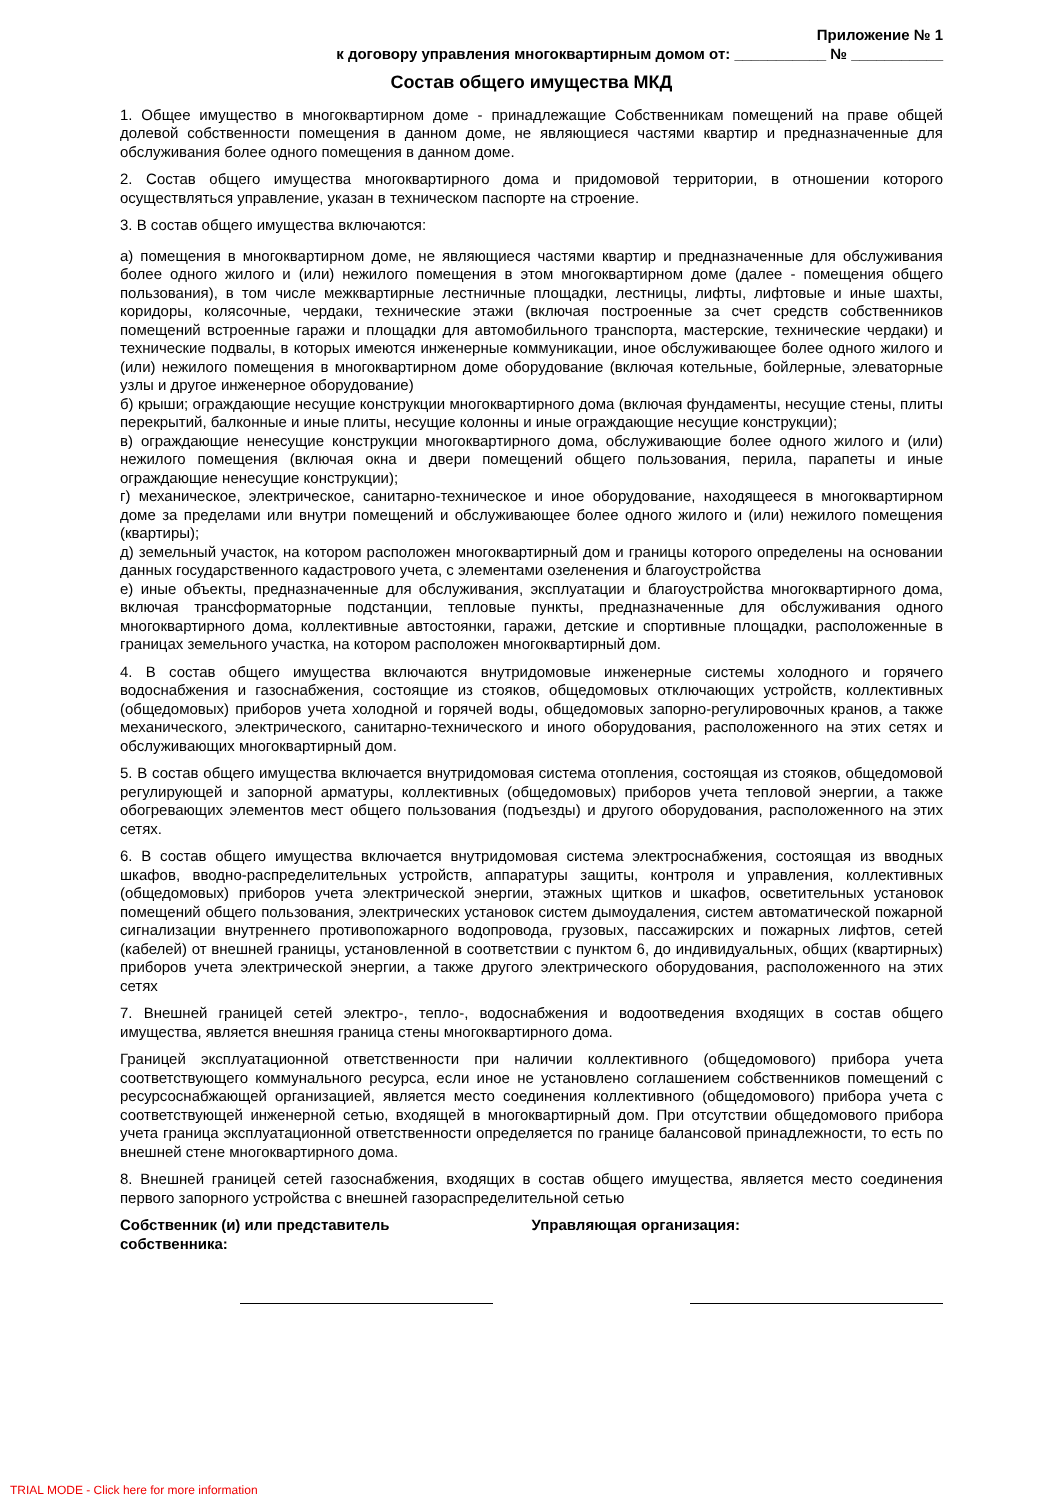Приложение № 1
к договору управления многоквартирным домом от: ___________ № ___________
Состав общего имущества МКД
1. Общее имущество в многоквартирном доме - принадлежащие Собственникам помещений на праве общей долевой собственности помещения в данном доме, не являющиеся частями квартир и предназначенные для обслуживания более одного помещения в данном доме.
2. Состав общего имущества многоквартирного дома и придомовой территории, в отношении которого осуществляться управление, указан в техническом паспорте на строение.
3. В состав общего имущества включаются:
а) помещения в многоквартирном доме, не являющиеся частями квартир и предназначенные для обслуживания более одного жилого и (или) нежилого помещения в этом многоквартирном доме (далее - помещения общего пользования), в том числе межквартирные лестничные площадки, лестницы, лифты, лифтовые и иные шахты, коридоры, колясочные, чердаки, технические этажи (включая построенные за счет средств собственников помещений встроенные гаражи и площадки для автомобильного транспорта, мастерские, технические чердаки) и технические подвалы, в которых имеются инженерные коммуникации, иное обслуживающее более одного жилого и (или) нежилого помещения в многоквартирном доме оборудование (включая котельные, бойлерные, элеваторные узлы и другое инженерное оборудование)
б) крыши; ограждающие несущие конструкции многоквартирного дома (включая фундаменты, несущие стены, плиты перекрытий, балконные и иные плиты, несущие колонны и иные ограждающие несущие конструкции);
в) ограждающие ненесущие конструкции многоквартирного дома, обслуживающие более одного жилого и (или) нежилого помещения (включая окна и двери помещений общего пользования, перила, парапеты и иные ограждающие ненесущие конструкции);
г) механическое, электрическое, санитарно-техническое и иное оборудование, находящееся в многоквартирном доме за пределами или внутри помещений и обслуживающее более одного жилого и (или) нежилого помещения (квартиры);
д) земельный участок, на котором расположен многоквартирный дом и границы которого определены на основании данных государственного кадастрового учета, с элементами озеленения и благоустройства
е) иные объекты, предназначенные для обслуживания, эксплуатации и благоустройства многоквартирного дома, включая трансформаторные подстанции, тепловые пункты, предназначенные для обслуживания одного многоквартирного дома, коллективные автостоянки, гаражи, детские и спортивные площадки, расположенные в границах земельного участка, на котором расположен многоквартирный дом.
4. В состав общего имущества включаются внутридомовые инженерные системы холодного и горячего водоснабжения и газоснабжения, состоящие из стояков, общедомовых отключающих устройств, коллективных (общедомовых) приборов учета холодной и горячей воды, общедомовых запорно-регулировочных кранов, а также механического, электрического, санитарно-технического и иного оборудования, расположенного на этих сетях и обслуживающих многоквартирный дом.
5. В состав общего имущества включается внутридомовая система отопления, состоящая из стояков, общедомовой регулирующей и запорной арматуры, коллективных (общедомовых) приборов учета тепловой энергии, а также обогревающих элементов мест общего пользования (подъезды) и другого оборудования, расположенного на этих сетях.
6. В состав общего имущества включается внутридомовая система электроснабжения, состоящая из вводных шкафов, вводно-распределительных устройств, аппаратуры защиты, контроля и управления, коллективных (общедомовых) приборов учета электрической энергии, этажных щитков и шкафов, осветительных установок помещений общего пользования, электрических установок систем дымоудаления, систем автоматической пожарной сигнализации внутреннего противопожарного водопровода, грузовых, пассажирских и пожарных лифтов, сетей (кабелей) от внешней границы, установленной в соответствии с пунктом 6, до индивидуальных, общих (квартирных) приборов учета электрической энергии, а также другого электрического оборудования, расположенного на этих сетях
7. Внешней границей сетей электро-, тепло-, водоснабжения и водоотведения входящих в состав общего имущества, является внешняя граница стены многоквартирного дома.
Границей эксплуатационной ответственности при наличии коллективного (общедомового) прибора учета соответствующего коммунального ресурса, если иное не установлено соглашением собственников помещений с ресурсоснабжающей организацией, является место соединения коллективного (общедомового) прибора учета с соответствующей инженерной сетью, входящей в многоквартирный дом. При отсутствии общедомового прибора учета граница эксплуатационной ответственности определяется по границе балансовой принадлежности, то есть по внешней стене многоквартирного дома.
8. Внешней границей сетей газоснабжения, входящих в состав общего имущества, является место соединения первого запорного устройства с внешней газораспределительной сетью
Собственник (и) или представитель
собственника:
Управляющая организация:
TRIAL MODE - Click here for more information